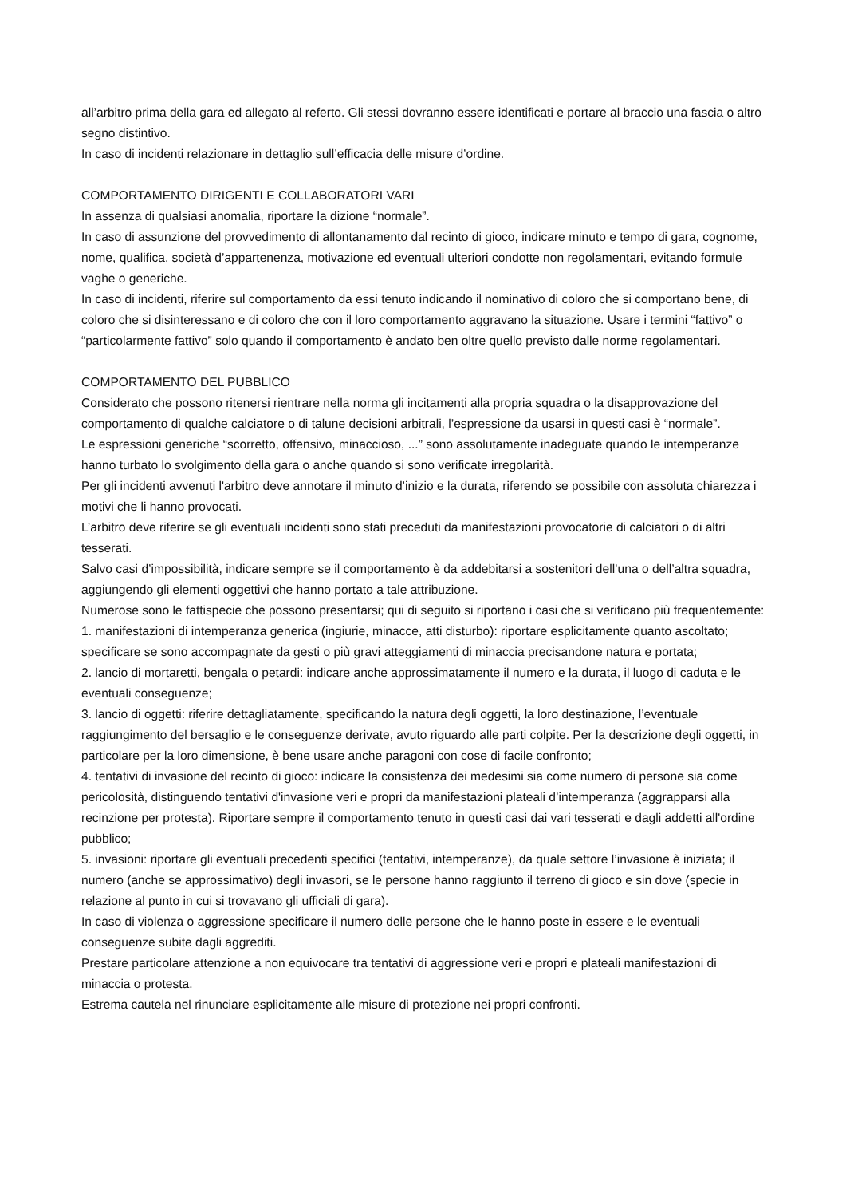all’arbitro prima della gara ed allegato al referto. Gli stessi dovranno essere identificati e portare al braccio una fascia o altro segno distintivo.
In caso di incidenti relazionare in dettaglio sull’efficacia delle misure d’ordine.
COMPORTAMENTO DIRIGENTI E COLLABORATORI VARI
In assenza di qualsiasi anomalia, riportare la dizione “normale”.
In caso di assunzione del provvedimento di allontanamento dal recinto di gioco, indicare minuto e tempo di gara, cognome, nome, qualifica, società d’appartenenza, motivazione ed eventuali ulteriori condotte non regolamentari, evitando formule vaghe o generiche.
In caso di incidenti, riferire sul comportamento da essi tenuto indicando il nominativo di coloro che si comportano bene, di coloro che si disinteressano e di coloro che con il loro comportamento aggravano la situazione. Usare i termini “fattivo” o “particolarmente fattivo” solo quando il comportamento è andato ben oltre quello previsto dalle norme regolamentari.
COMPORTAMENTO DEL PUBBLICO
Considerato che possono ritenersi rientrare nella norma gli incitamenti alla propria squadra o la disapprovazione del comportamento di qualche calciatore o di talune decisioni arbitrali, l’espressione da usarsi in questi casi è “normale”.
Le espressioni generiche “scorretto, offensivo, minaccioso, ...” sono assolutamente inadeguate quando le intemperanze hanno turbato lo svolgimento della gara o anche quando si sono verificate irregolarità.
Per gli incidenti avvenuti l'arbitro deve annotare il minuto d’inizio e la durata, riferendo se possibile con assoluta chiarezza i motivi che li hanno provocati.
L’arbitro deve riferire se gli eventuali incidenti sono stati preceduti da manifestazioni provocatorie di calciatori o di altri tesserati.
Salvo casi d’impossibilità, indicare sempre se il comportamento è da addebitarsi a sostenitori dell’una o dell’altra squadra, aggiungendo gli elementi oggettivi che hanno portato a tale attribuzione.
Numerose sono le fattispecie che possono presentarsi; qui di seguito si riportano i casi che si verificano più frequentemente:
1. manifestazioni di intemperanza generica (ingiurie, minacce, atti disturbo): riportare esplicitamente quanto ascoltato; specificare se sono accompagnate da gesti o più gravi atteggiamenti di minaccia precisandone natura e portata;
2. lancio di mortaretti, bengala o petardi: indicare anche approssimatamente il numero e la durata, il luogo di caduta e le eventuali conseguenze;
3. lancio di oggetti: riferire dettagliatamente, specificando la natura degli oggetti, la loro destinazione, l’eventuale raggiungimento del bersaglio e le conseguenze derivate, avuto riguardo alle parti colpite. Per la descrizione degli oggetti, in particolare per la loro dimensione, è bene usare anche paragoni con cose di facile confronto;
4. tentativi di invasione del recinto di gioco: indicare la consistenza dei medesimi sia come numero di persone sia come pericolosità, distinguendo tentativi d'invasione veri e propri da manifestazioni plateali d’intemperanza (aggrapparsi alla recinzione per protesta). Riportare sempre il comportamento tenuto in questi casi dai vari tesserati e dagli addetti all'ordine pubblico;
5. invasioni: riportare gli eventuali precedenti specifici (tentativi, intemperanze), da quale settore l’invasione è iniziata; il numero (anche se approssimativo) degli invasori, se le persone hanno raggiunto il terreno di gioco e sin dove (specie in relazione al punto in cui si trovavano gli ufficiali di gara).
In caso di violenza o aggressione specificare il numero delle persone che le hanno poste in essere e le eventuali conseguenze subite dagli aggrediti.
Prestare particolare attenzione a non equivocare tra tentativi di aggressione veri e propri e plateali manifestazioni di minaccia o protesta.
Estrema cautela nel rinunciare esplicitamente alle misure di protezione nei propri confronti.